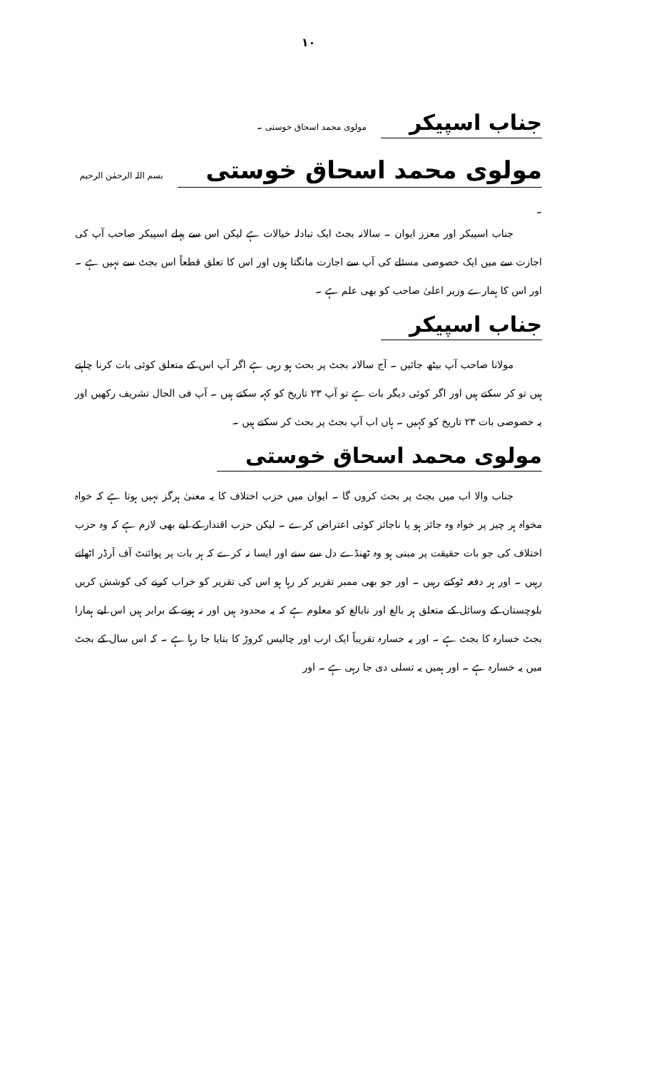١٠
جناب اسپیکر مولوی محمد اسحاق خوستی ۔
مولوی محمد اسحاق خوستی بسم اللہ الرحمٰن الرحیم ۔
جناب اسپیکر اور معزز ایوان ۔ سالانہ بجٹ ایک تبادلہ خیالات ہے لیکن اس سے پہلے اسپیکر صاحب آپ کی اجازت سے میں ایک خصوصی مسئلے کی آپ سے اجازت مانگتا ہوں اور اس کا تعلق قطعاً اس بجٹ سے نہیں ہے ۔ اور اس کا ہمارے وزیر اعلیٰ صاحب کو بھی علم ہے ۔
جناب اسپیکر
مولانا صاحب آپ بیٹھ جائیں ۔ آج سالانہ بجٹ پر بحث ہو رہی ہے اگر آپ اس کے متعلق کوئی بات کرنا چاہتے ہیں تو کر سکتے ہیں اور اگر کوئی دیگر بات ہے تو آپ ۲۳ تاریخ کو کہہ سکتے ہیں ۔ آپ فی الحال تشریف رکھیں اور یہ خصوصی بات ۲۳ تاریخ کو کہیں ۔ ہاں اب آپ بجٹ پر بحث کر سکتے ہیں ۔
مولوی محمد اسحاق خوستی
جناب والا اب میں بجٹ پر بحث کروں گا ۔ ایوان میں حزب اختلاف کا یہ معنیٰ ہرگز نہیں ہوتا ہے کہ خواہ مخواہ ہر چیز پر خواہ وہ جائز ہو یا ناجائز کوئی اعتراض کرے ۔ لیکن حزب اقتدار کے لیے بھی لازم ہے کہ وہ حزب اختلاف کی جو بات حقیقت پر مبنی ہو وہ ٹھنڈے دل سے سنے اور ایسا نہ کرے کہ ہر بات پر پوائنٹ آف آرڈر اٹھاتے رہیں ۔ اور ہر دفعہ ٹوکتے رہیں ۔ اور جو بھی ممبر تقریر کر رہا ہو اس کی تقریر کو خراب کرنے کی کوشش کریں بلوچستان کے وسائل کے متعلق ہر بالغ اور نابالغ کو معلوم ہے کہ یہ محدود ہیں اور نہ ہونے کے برابر ہیں اس لیے ہمارا بجٹ خسارہ کا بجٹ ہے ۔ اور یہ خسارہ تقریباً ایک ارب اور چالیس کروڑ کا بتایا جا رہا ہے ۔ کہ اس سال کے بجٹ میں یہ خسارہ ہے ۔ اور ہمیں یہ تسلی دی جا رہی ہے ۔ اور